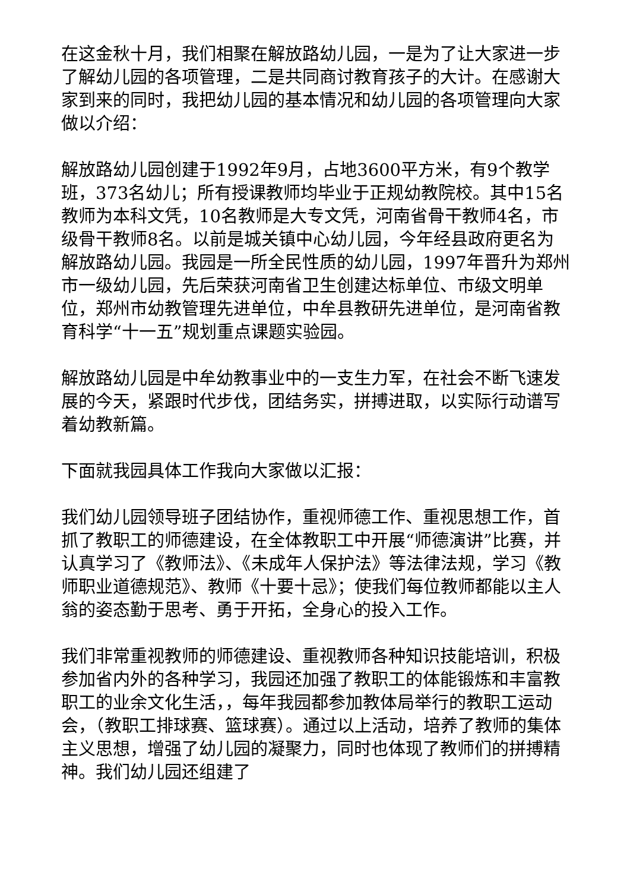在这金秋十月，我们相聚在解放路幼儿园，一是为了让大家进一步了解幼儿园的各项管理，二是共同商讨教育孩子的大计。在感谢大家到来的同时，我把幼儿园的基本情况和幼儿园的各项管理向大家做以介绍：
解放路幼儿园创建于1992年9月，占地3600平方米，有9个教学班，373名幼儿；所有授课教师均毕业于正规幼教院校。其中15名教师为本科文凭，10名教师是大专文凭，河南省骨干教师4名，市级骨干教师8名。以前是城关镇中心幼儿园，今年经县政府更名为解放路幼儿园。我园是一所全民性质的幼儿园，1997年晋升为郑州市一级幼儿园，先后荣获河南省卫生创建达标单位、市级文明单位，郑州市幼教管理先进单位，中牟县教研先进单位，是河南省教育科学“十一五”规划重点课题实验园。
解放路幼儿园是中牟幼教事业中的一支生力军，在社会不断飞速发展的今天，紧跟时代步伐，团结务实，拼搏进取，以实际行动谱写着幼教新篇。
下面就我园具体工作我向大家做以汇报：
我们幼儿园领导班子团结协作，重视师德工作、重视思想工作，首抓了教职工的师德建设，在全体教职工中开展“师德演讲”比赛，并认真学习了《教师法》、《未成年人保护法》等法律法规，学习《教师职业道德规范》、教师《十要十忌》；使我们每位教师都能以主人翁的姿态勤于思考、勇于开拓，全身心的投入工作。
我们非常重视教师的师德建设、重视教师各种知识技能培训，积极参加省内外的各种学习，我园还加强了教职工的体能锻炼和丰富教职工的业余文化生活，，每年我园都参加教体局举行的教职工运动会，（教职工排球赛、篮球赛）。通过以上活动，培养了教师的集体主义思想，增强了幼儿园的凝聚力，同时也体现了教师们的拼搏精神。我们幼儿园还组建了